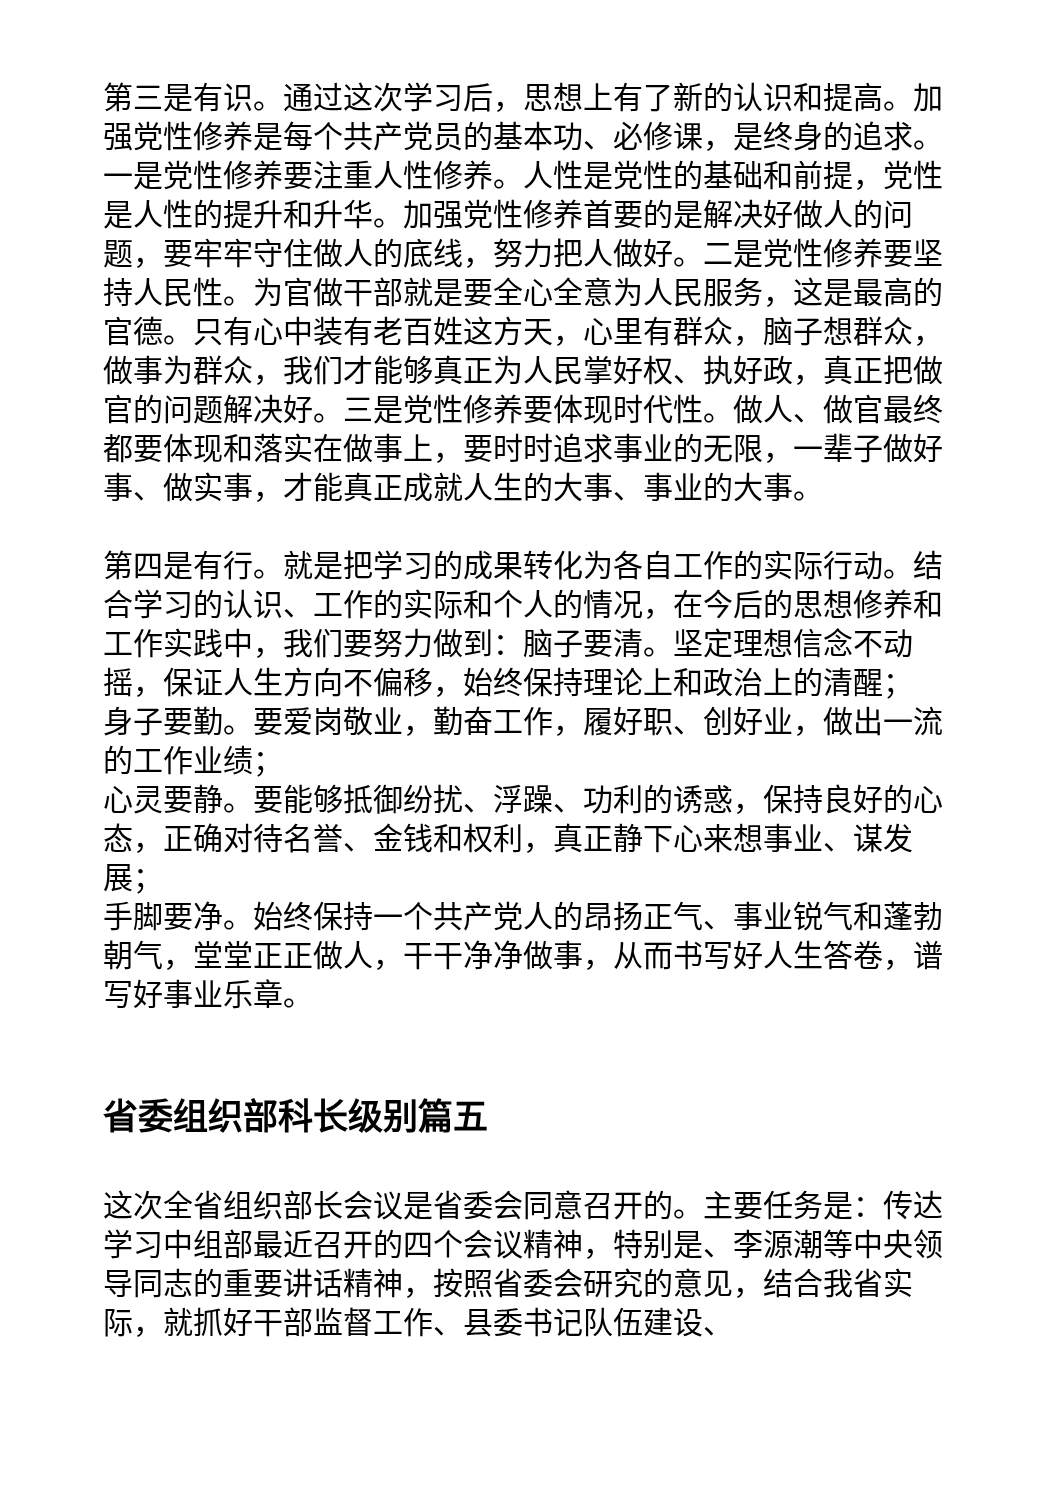第三是有识。通过这次学习后，思想上有了新的认识和提高。加强党性修养是每个共产党员的基本功、必修课，是终身的追求。一是党性修养要注重人性修养。人性是党性的基础和前提，党性是人性的提升和升华。加强党性修养首要的是解决好做人的问题，要牢牢守住做人的底线，努力把人做好。二是党性修养要坚持人民性。为官做干部就是要全心全意为人民服务，这是最高的官德。只有心中装有老百姓这方天，心里有群众，脑子想群众，做事为群众，我们才能够真正为人民掌好权、执好政，真正把做官的问题解决好。三是党性修养要体现时代性。做人、做官最终都要体现和落实在做事上，要时时追求事业的无限，一辈子做好事、做实事，才能真正成就人生的大事、事业的大事。
第四是有行。就是把学习的成果转化为各自工作的实际行动。结合学习的认识、工作的实际和个人的情况，在今后的思想修养和工作实践中，我们要努力做到：脑子要清。坚定理想信念不动摇，保证人生方向不偏移，始终保持理论上和政治上的清醒；
身子要勤。要爱岗敬业，勤奋工作，履好职、创好业，做出一流的工作业绩；
心灵要静。要能够抵御纷扰、浮躁、功利的诱惑，保持良好的心态，正确对待名誉、金钱和权利，真正静下心来想事业、谋发展；
手脚要净。始终保持一个共产党人的昂扬正气、事业锐气和蓬勃朝气，堂堂正正做人，干干净净做事，从而书写好人生答卷，谱写好事业乐章。
省委组织部科长级别篇五
这次全省组织部长会议是省委会同意召开的。主要任务是：传达学习中组部最近召开的四个会议精神，特别是、李源潮等中央领导同志的重要讲话精神，按照省委会研究的意见，结合我省实际，就抓好干部监督工作、县委书记队伍建设、